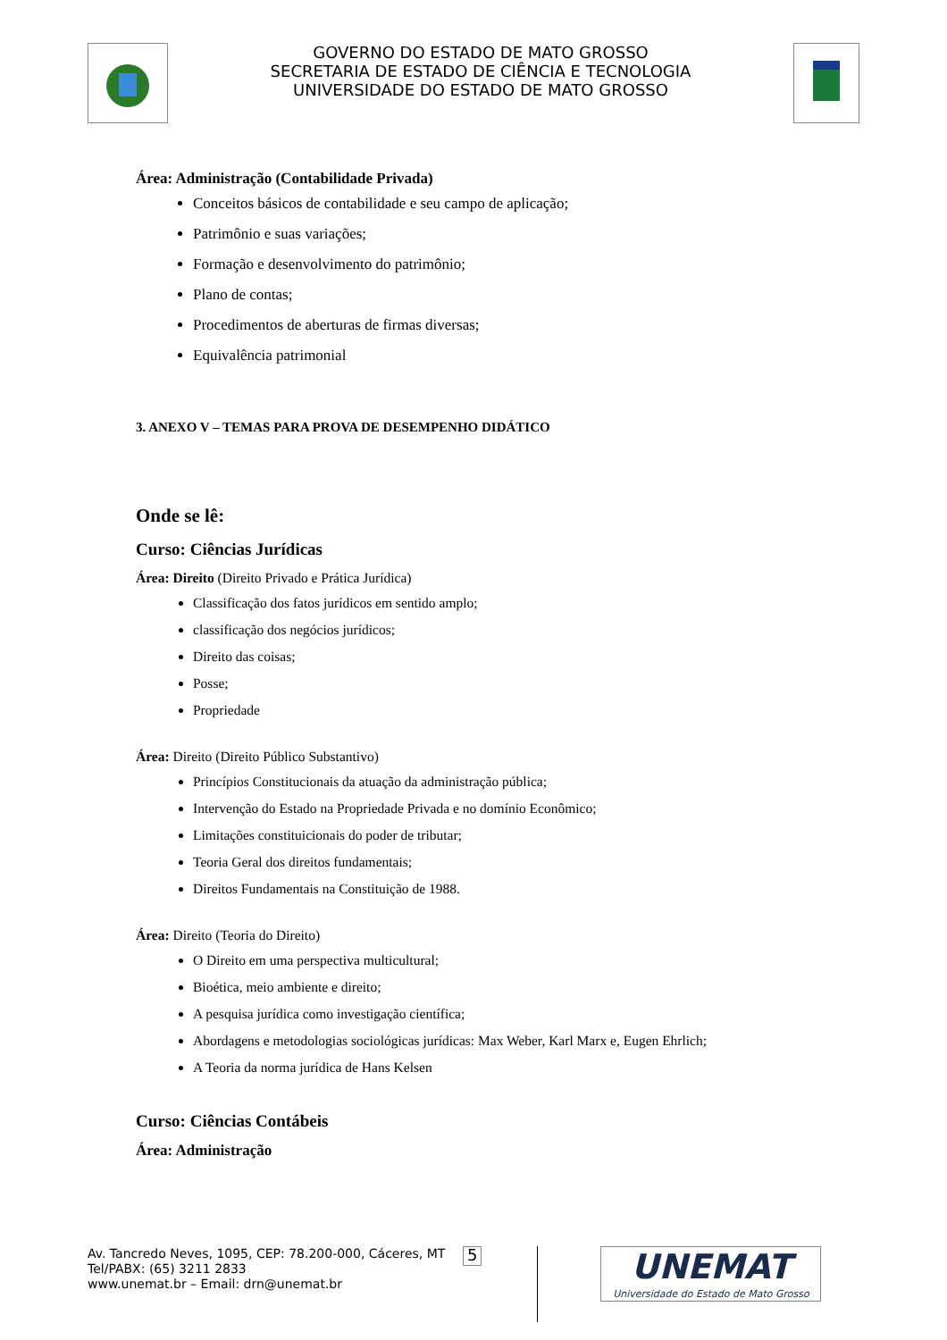GOVERNO DO ESTADO DE MATO GROSSO
SECRETARIA DE ESTADO DE CIÊNCIA E TECNOLOGIA
UNIVERSIDADE DO ESTADO DE MATO GROSSO
Área: Administração (Contabilidade Privada)
Conceitos básicos de contabilidade e seu campo de aplicação;
Patrimônio e suas variações;
Formação e desenvolvimento do patrimônio;
Plano de contas;
Procedimentos de aberturas de firmas diversas;
Equivalência patrimonial
3. ANEXO V – TEMAS PARA PROVA DE DESEMPENHO DIDÁTICO
Onde se lê:
Curso: Ciências Jurídicas
Área: Direito (Direito Privado e Prática Jurídica)
Classificação dos fatos jurídicos em sentido amplo;
classificação dos negócios jurídicos;
Direito das coisas;
Posse;
Propriedade
Área: Direito (Direito Público Substantivo)
Princípios Constitucionais da atuação da administração pública;
Intervenção do Estado na Propriedade Privada e no domínio Econômico;
Limitações constituicionais do poder de tributar;
Teoria Geral dos direitos fundamentais;
Direitos Fundamentais na Constituição de 1988.
Área: Direito (Teoria do Direito)
O Direito em uma perspectiva multicultural;
Bioética, meio ambiente e direito;
A pesquisa jurídica como investigação científica;
Abordagens e metodologias sociológicas jurídicas: Max Weber, Karl Marx e, Eugen Ehrlich;
A Teoria da norma jurídica de Hans Kelsen
Curso: Ciências Contábeis
Área: Administração
Av. Tancredo Neves, 1095, CEP: 78.200-000, Cáceres, MT
Tel/PABX: (65) 3211 2833
www.unemat.br – Email: drn@unemat.br
5
UNEMAT
Universidade do Estado de Mato Grosso